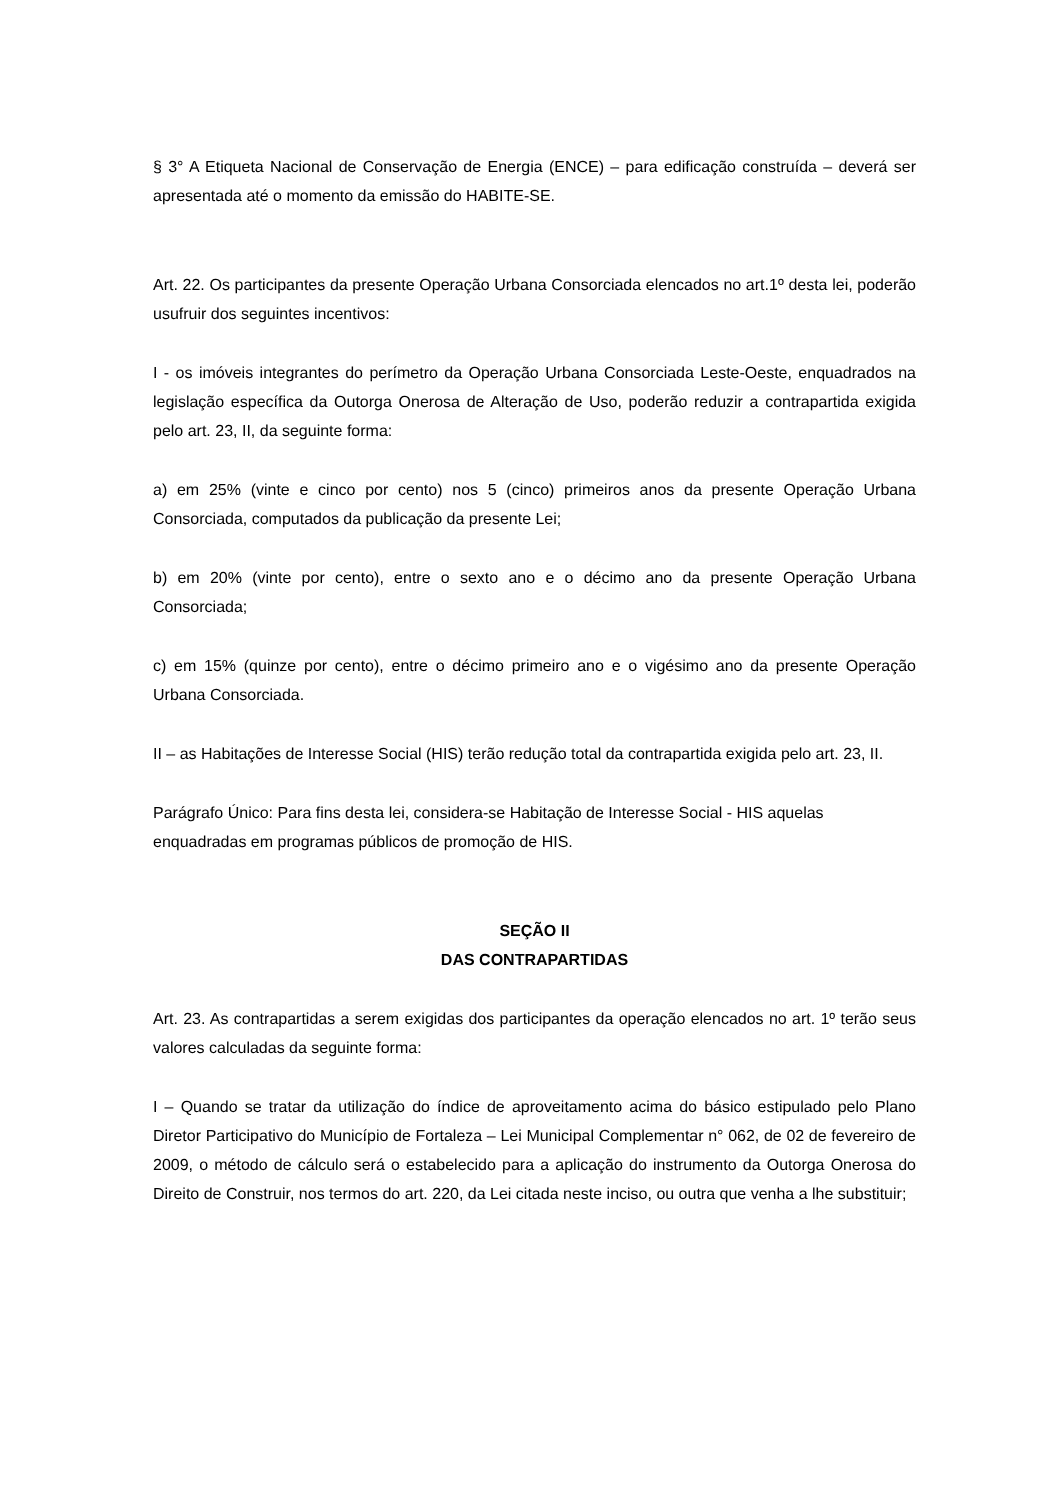§ 3° A Etiqueta Nacional de Conservação de Energia (ENCE) – para edificação construída – deverá ser apresentada até o momento da emissão do HABITE-SE.
Art. 22. Os participantes da presente Operação Urbana Consorciada elencados no art.1º desta lei, poderão usufruir dos seguintes incentivos:
I - os imóveis integrantes do perímetro da Operação Urbana Consorciada Leste-Oeste, enquadrados na legislação específica da Outorga Onerosa de Alteração de Uso, poderão reduzir a contrapartida exigida pelo art. 23, II, da seguinte forma:
a) em 25% (vinte e cinco por cento) nos 5 (cinco) primeiros anos da presente Operação Urbana Consorciada, computados da publicação da presente Lei;
b) em 20% (vinte por cento), entre o sexto ano e o décimo ano da presente Operação Urbana Consorciada;
c) em 15% (quinze por cento), entre o décimo primeiro ano e o vigésimo ano da presente Operação Urbana Consorciada.
II – as Habitações de Interesse Social (HIS) terão redução total da contrapartida exigida pelo art. 23, II.
Parágrafo Único: Para fins desta lei, considera-se Habitação de Interesse Social - HIS aquelas enquadradas em programas públicos de promoção de HIS.
SEÇÃO II
DAS CONTRAPARTIDAS
Art. 23. As contrapartidas a serem exigidas dos participantes da operação elencados no art. 1º terão seus valores calculadas da seguinte forma:
I – Quando se tratar da utilização do índice de aproveitamento acima do básico estipulado pelo Plano Diretor Participativo do Município de Fortaleza – Lei Municipal Complementar n° 062, de 02 de fevereiro de 2009, o método de cálculo será o estabelecido para a aplicação do instrumento da Outorga Onerosa do Direito de Construir, nos termos do art. 220, da Lei citada neste inciso, ou outra que venha a lhe substituir;